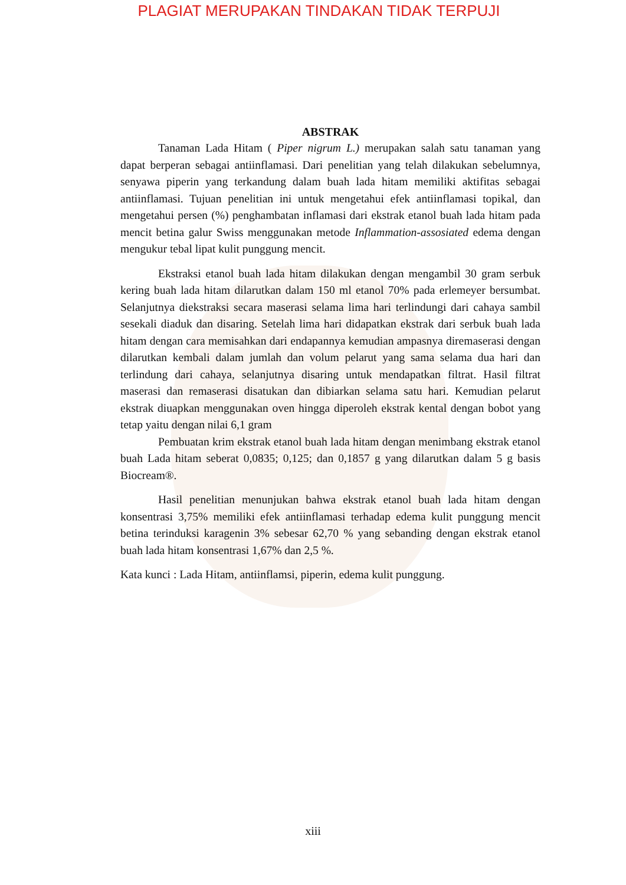PLAGIAT MERUPAKAN TINDAKAN TIDAK TERPUJI
ABSTRAK
Tanaman Lada Hitam ( Piper nigrum L.) merupakan salah satu tanaman yang dapat berperan sebagai antiinflamasi. Dari penelitian yang telah dilakukan sebelumnya, senyawa piperin yang terkandung dalam buah lada hitam memiliki aktifitas sebagai antiinflamasi. Tujuan penelitian ini untuk mengetahui efek antiinflamasi topikal, dan mengetahui persen (%) penghambatan inflamasi dari ekstrak etanol buah lada hitam pada mencit betina galur Swiss menggunakan metode Inflammation-assosiated edema dengan mengukur tebal lipat kulit punggung mencit.
Ekstraksi etanol buah lada hitam dilakukan dengan mengambil 30 gram serbuk kering buah lada hitam dilarutkan dalam 150 ml etanol 70% pada erlemeyer bersumbat. Selanjutnya diekstraksi secara maserasi selama lima hari terlindungi dari cahaya sambil sesekali diaduk dan disaring. Setelah lima hari didapatkan ekstrak dari serbuk buah lada hitam dengan cara memisahkan dari endapannya kemudian ampasnya diremaserasi dengan dilarutkan kembali dalam jumlah dan volum pelarut yang sama selama dua hari dan terlindung dari cahaya, selanjutnya disaring untuk mendapatkan filtrat. Hasil filtrat maserasi dan remaserasi disatukan dan dibiarkan selama satu hari. Kemudian pelarut ekstrak diuapkan menggunakan oven hingga diperoleh ekstrak kental dengan bobot yang tetap yaitu dengan nilai 6,1 gram
Pembuatan krim ekstrak etanol buah lada hitam dengan menimbang ekstrak etanol buah Lada hitam seberat 0,0835; 0,125; dan 0,1857 g yang dilarutkan dalam 5 g basis Biocream®.
Hasil penelitian menunjukan bahwa ekstrak etanol buah lada hitam dengan konsentrasi 3,75% memiliki efek antiinflamasi terhadap edema kulit punggung mencit betina terinduksi karagenin 3% sebesar 62,70 % yang sebanding dengan ekstrak etanol buah lada hitam konsentrasi 1,67% dan 2,5 %.
Kata kunci : Lada Hitam, antiinflamsi, piperin, edema kulit punggung.
xiii